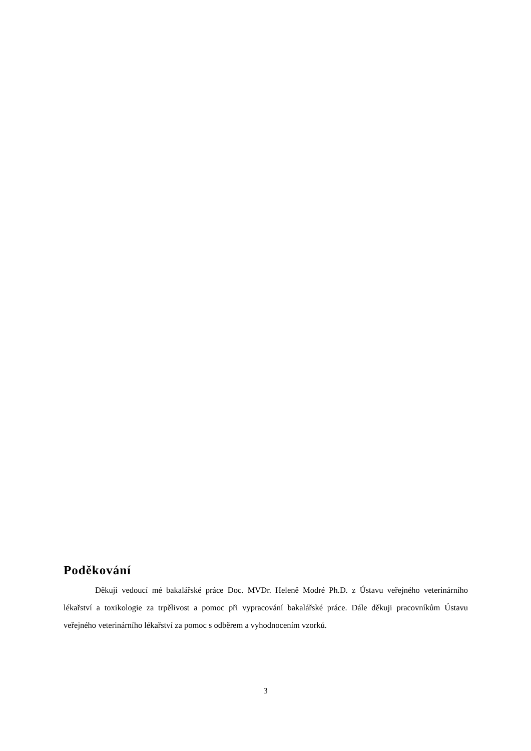Poděkování
Děkuji vedoucí mé bakalářské práce Doc. MVDr. Heleně Modré Ph.D. z Ústavu veřejného veterinárního lékařství a toxikologie za trpělivost a pomoc při vypracování bakalářské práce. Dále děkuji pracovníkům Ústavu veřejného veterinárního lékařství za pomoc s odběrem a vyhodnocením vzorků.
3